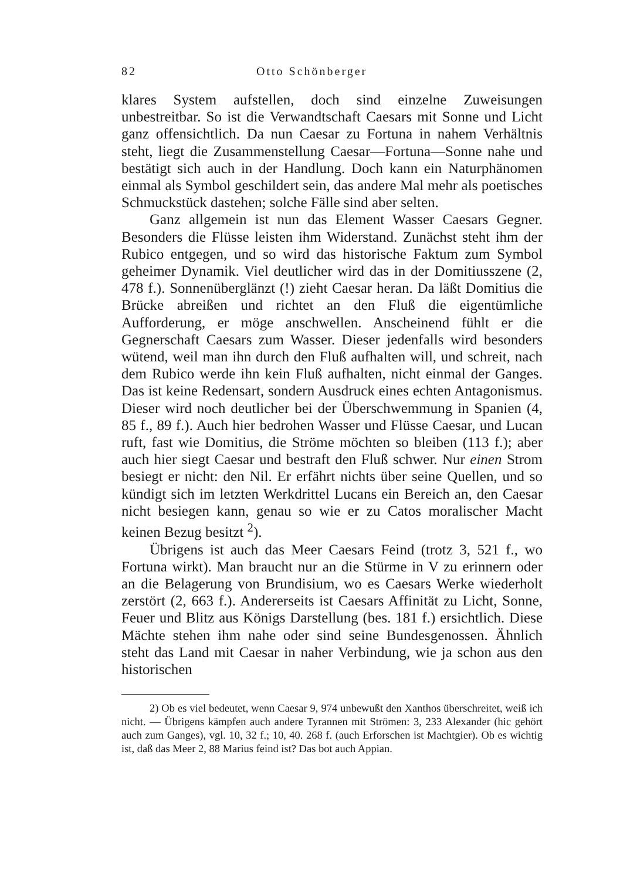82 Otto Schönberger
klares System aufstellen, doch sind einzelne Zuweisungen unbestreitbar. So ist die Verwandtschaft Caesars mit Sonne und Licht ganz offensichtlich. Da nun Caesar zu Fortuna in nahem Verhältnis steht, liegt die Zusammenstellung Caesar—Fortuna—Sonne nahe und bestätigt sich auch in der Handlung. Doch kann ein Naturphänomen einmal als Symbol geschildert sein, das andere Mal mehr als poetisches Schmuckstück dastehen; solche Fälle sind aber selten.
Ganz allgemein ist nun das Element Wasser Caesars Gegner. Besonders die Flüsse leisten ihm Widerstand. Zunächst steht ihm der Rubico entgegen, und so wird das historische Faktum zum Symbol geheimer Dynamik. Viel deutlicher wird das in der Domitiusszene (2, 478 f.). Sonnenüberglänzt (!) zieht Caesar heran. Da läßt Domitius die Brücke abreißen und richtet an den Fluß die eigentümliche Aufforderung, er möge anschwellen. Anscheinend fühlt er die Gegnerschaft Caesars zum Wasser. Dieser jedenfalls wird besonders wütend, weil man ihn durch den Fluß aufhalten will, und schreit, nach dem Rubico werde ihn kein Fluß aufhalten, nicht einmal der Ganges. Das ist keine Redensart, sondern Ausdruck eines echten Antagonismus. Dieser wird noch deutlicher bei der Überschwemmung in Spanien (4, 85 f., 89 f.). Auch hier bedrohen Wasser und Flüsse Caesar, und Lucan ruft, fast wie Domitius, die Ströme möchten so bleiben (113 f.); aber auch hier siegt Caesar und bestraft den Fluß schwer. Nur einen Strom besiegt er nicht: den Nil. Er erfährt nichts über seine Quellen, und so kündigt sich im letzten Werkdrittel Lucans ein Bereich an, den Caesar nicht besiegen kann, genau so wie er zu Catos moralischer Macht keinen Bezug besitzt <sup>2</sup>).
Übrigens ist auch das Meer Caesars Feind (trotz 3, 521 f., wo Fortuna wirkt). Man braucht nur an die Stürme in V zu erinnern oder an die Belagerung von Brundisium, wo es Caesars Werke wiederholt zerstört (2, 663 f.). Andererseits ist Caesars Affinität zu Licht, Sonne, Feuer und Blitz aus Königs Darstellung (bes. 181 f.) ersichtlich. Diese Mächte stehen ihm nahe oder sind seine Bundesgenossen. Ähnlich steht das Land mit Caesar in naher Verbindung, wie ja schon aus den historischen
2) Ob es viel bedeutet, wenn Caesar 9, 974 unbewußt den Xanthos überschreitet, weiß ich nicht. — Übrigens kämpfen auch andere Tyrannen mit Strömen: 3, 233 Alexander (hic gehört auch zum Ganges), vgl. 10, 32 f.; 10, 40. 268 f. (auch Erforschen ist Machtgier). Ob es wichtig ist, daß das Meer 2, 88 Marius feind ist? Das bot auch Appian.